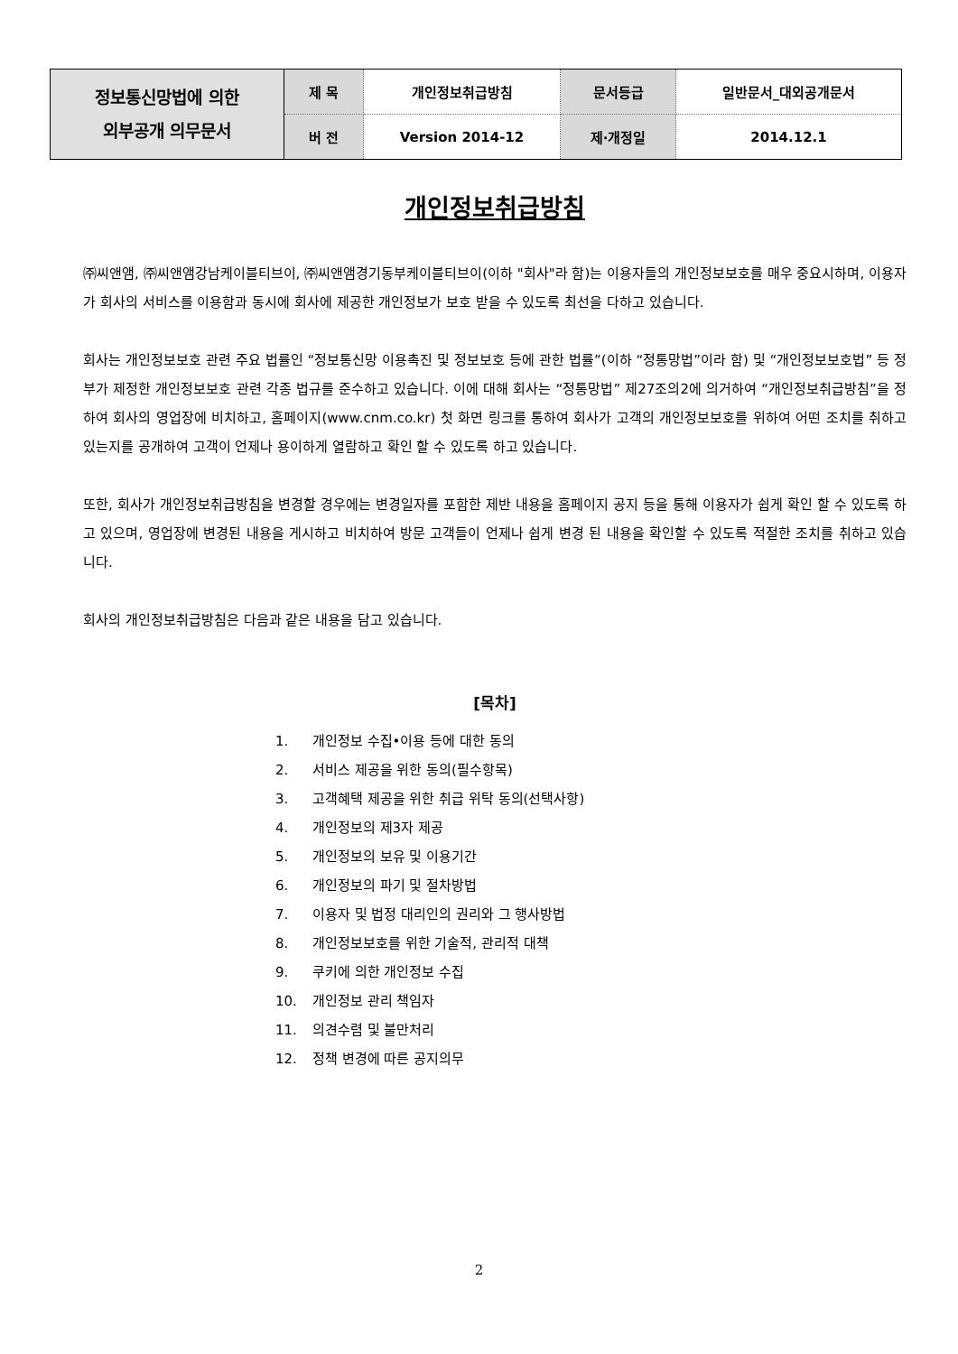| 정보통신망법에 의한 외부공개 의무문서 | 제 목 | 개인정보취급방침 | 문서등급 | 일반문서_대외공개문서 |
| | 버 전 | Version 2014-12 | 제·개정일 | 2014.12.1 |
개인정보취급방침
㈜씨앤앰, ㈜씨앤앰강남케이블티브이, ㈜씨앤앰경기동부케이블티브이(이하 "회사"라 함)는 이용자들의 개인정보보호를 매우 중요시하며, 이용자가 회사의 서비스를 이용함과 동시에 회사에 제공한 개인정보가 보호 받을 수 있도록 최선을 다하고 있습니다.
회사는 개인정보보호 관련 주요 법률인 “정보통신망 이용촉진 및 정보보호 등에 관한 법률”(이하 “정통망법”이라 함) 및 “개인정보보호법” 등 정부가 제정한 개인정보보호 관련 각종 법규를 준수하고 있습니다. 이에 대해 회사는 “정통망법” 제27조의2에 의거하여 “개인정보취급방침”을 정하여 회사의 영업장에 비치하고, 홈페이지(www.cnm.co.kr) 첫 화면 링크를 통하여 회사가 고객의 개인정보보호를 위하여 어떤 조치를 취하고 있는지를 공개하여 고객이 언제나 용이하게 열람하고 확인 할 수 있도록 하고 있습니다.
또한, 회사가 개인정보취급방침을 변경할 경우에는 변경일자를 포함한 제반 내용을 홈페이지 공지 등을 통해 이용자가 쉽게 확인 할 수 있도록 하고 있으며, 영업장에 변경된 내용을 게시하고 비치하여 방문 고객들이 언제나 쉽게 변경 된 내용을 확인할 수 있도록 적절한 조치를 취하고 있습니다.
회사의 개인정보취급방침은 다음과 같은 내용을 담고 있습니다.
[목차]
1. 개인정보 수집•이용 등에 대한 동의
2. 서비스 제공을 위한 동의(필수항목)
3. 고객혜택 제공을 위한 취급 위탁 동의(선택사항)
4. 개인정보의 제3자 제공
5. 개인정보의 보유 및 이용기간
6. 개인정보의 파기 및 절차방법
7. 이용자 및 법정 대리인의 권리와 그 행사방법
8. 개인정보보호를 위한 기술적, 관리적 대책
9. 쿠키에 의한 개인정보 수집
10. 개인정보 관리 책임자
11. 의견수렴 및 불만처리
12. 정책 변경에 따른 공지의무
2